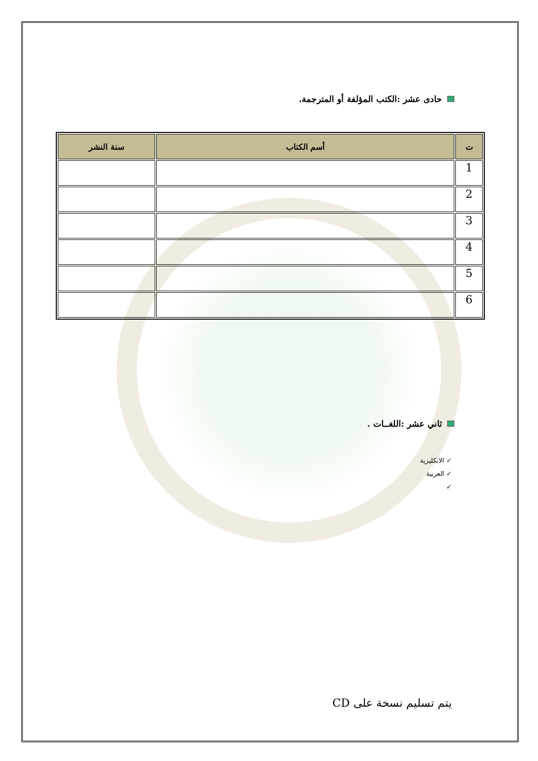حادى عشر :الكتب المؤلفة أو المترجمة.
| ت | أسم الكتاب | سنة النشر |
| --- | --- | --- |
| 1 | | |
| 2 | | |
| 3 | | |
| 4 | | |
| 5 | | |
| 6 | | |
ثاني عشر :اللغــات .
✓ الانكليزية
✓ العربية
✓
يتم تسليم نسخة على CD